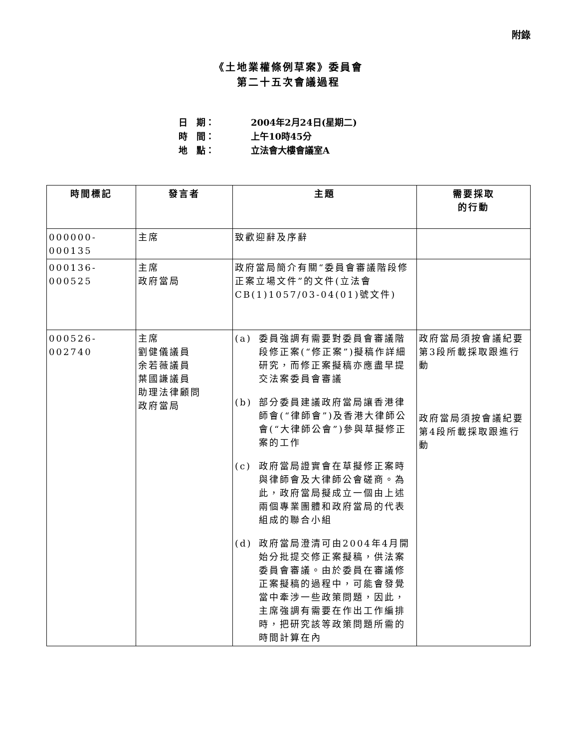附錄
《土地業權條例草案》委員會
第二十五次會議過程
日　期： 2004年2月24日(星期二)
時　間： 上午10時45分
地　點： 立法會大樓會議室A
| 時間標記 | 發言者 | 主題 | 需要採取 的行動 |
| --- | --- | --- | --- |
| 000000-000135 | 主席 | 致歡迎辭及序辭 | |
| 000136-000525 | 主席 政府當局 | 政府當局簡介有關“委員會審議階段修正案立場文件”的文件(立法會CB(1)1057/03-04(01)號文件) | |
| 000526-002740 | 主席 劉健儀議員 余若薇議員 葉國謙議員 助理法律顧問 政府當局 | (a) 委員強調有需要對委員會審議階段修正案(“修正案”)擬稿作詳細研究，而修正案擬稿亦應盡早提交法案委員會審議 (b) 部分委員建議政府當局讓香港律師會(“律師會”)及香港大律師公會(“大律師公會”)參與草擬修正案的工作 (c) 政府當局證實會在草擬修正案時與律師會及大律師公會磋商。為此，政府當局擬成立一個由上述兩個專業團體和政府當局的代表組成的聯合小組 (d) 政府當局澄清可由2004年4月開始分批提交修正案擬稿，供法案委員會審議。由於委員在審議修正案擬稿的過程中，可能會發覺當中牽涉一些政策問題，因此，主席強調有需要在作出工作編排時，把研究該等政策問題所需的時間計算在內 | 政府當局須按會議紀要第3段所載採取跟進行動 政府當局須按會議紀要第4段所載採取跟進行動 |